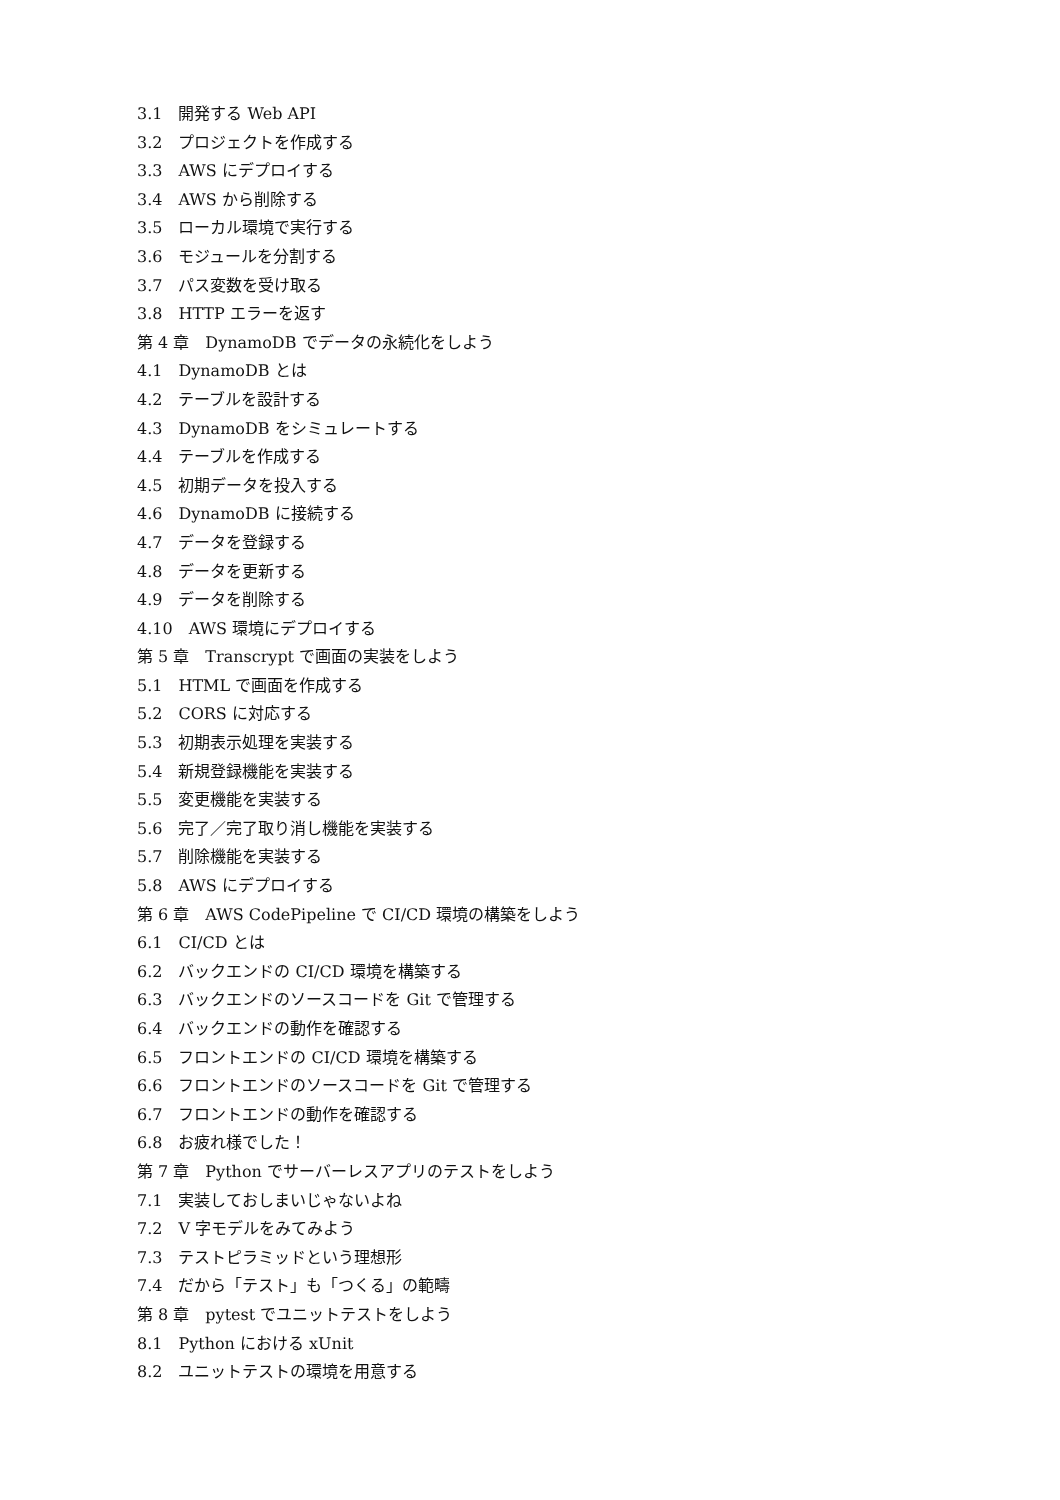3.1　開発する Web API
3.2　プロジェクトを作成する
3.3　AWS にデプロイする
3.4　AWS から削除する
3.5　ローカル環境で実行する
3.6　モジュールを分割する
3.7　パス変数を受け取る
3.8　HTTP エラーを返す
第 4 章　DynamoDB でデータの永続化をしよう
4.1　DynamoDB とは
4.2　テーブルを設計する
4.3　DynamoDB をシミュレートする
4.4　テーブルを作成する
4.5　初期データを投入する
4.6　DynamoDB に接続する
4.7　データを登録する
4.8　データを更新する
4.9　データを削除する
4.10　AWS 環境にデプロイする
第 5 章　Transcrypt で画面の実装をしよう
5.1　HTML で画面を作成する
5.2　CORS に対応する
5.3　初期表示処理を実装する
5.4　新規登録機能を実装する
5.5　変更機能を実装する
5.6　完了／完了取り消し機能を実装する
5.7　削除機能を実装する
5.8　AWS にデプロイする
第 6 章　AWS CodePipeline で CI/CD 環境の構築をしよう
6.1　CI/CD とは
6.2　バックエンドの CI/CD 環境を構築する
6.3　バックエンドのソースコードを Git で管理する
6.4　バックエンドの動作を確認する
6.5　フロントエンドの CI/CD 環境を構築する
6.6　フロントエンドのソースコードを Git で管理する
6.7　フロントエンドの動作を確認する
6.8　お疲れ様でした！
第 7 章　Python でサーバーレスアプリのテストをしよう
7.1　実装しておしまいじゃないよね
7.2　V 字モデルをみてみよう
7.3　テストピラミッドという理想形
7.4　だから「テスト」も「つくる」の範疇
第 8 章　pytest でユニットテストをしよう
8.1　Python における xUnit
8.2　ユニットテストの環境を用意する